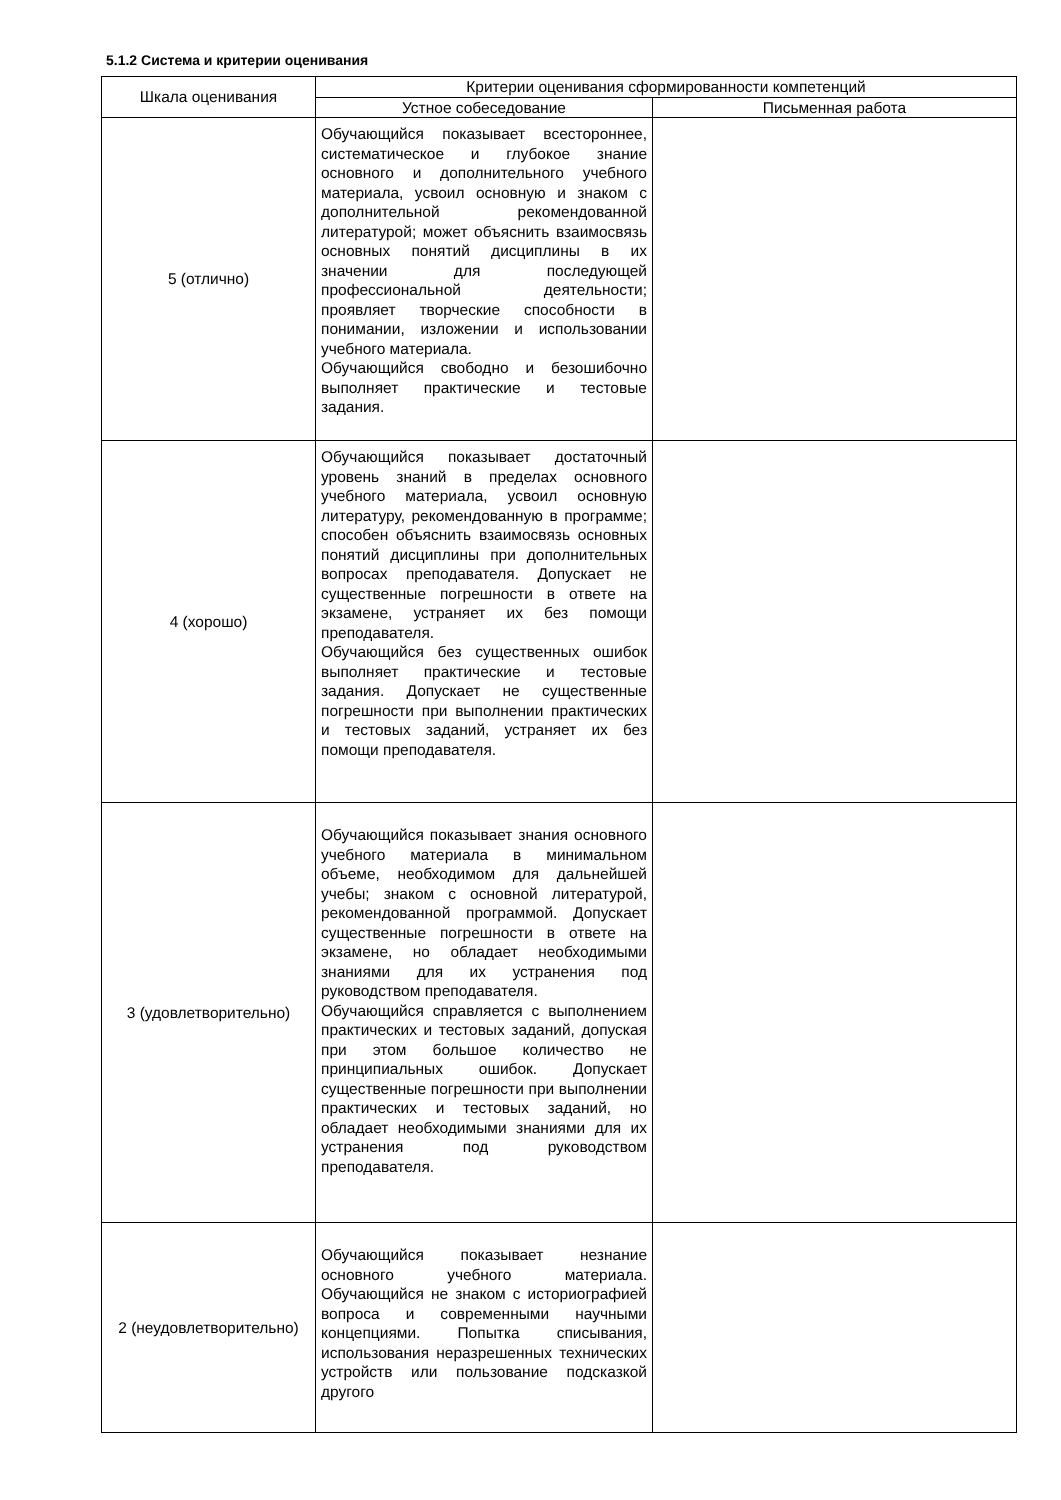5.1.2 Система и критерии оценивания
| Шкала оценивания | Критерии оценивания сформированности компетенций | |
| --- | --- | --- |
| | Устное собеседование | Письменная работа |
| 5 (отлично) | Обучающийся показывает всестороннее, систематическое и глубокое знание основного и дополнительного учебного материала, усвоил основную и знаком с дополнительной рекомендованной литературой; может объяснить взаимосвязь основных понятий дисциплины в их значении для последующей профессиональной деятельности; проявляет творческие способности в понимании, изложении и использовании учебного материала. Обучающийся свободно и безошибочно выполняет практические и тестовые задания. | |
| 4 (хорошо) | Обучающийся показывает достаточный уровень знаний в пределах основного учебного материала, усвоил основную литературу, рекомендованную в программе; способен объяснить взаимосвязь основных понятий дисциплины при дополнительных вопросах преподавателя. Допускает не существенные погрешности в ответе на экзамене, устраняет их без помощи преподавателя. Обучающийся без существенных ошибок выполняет практические и тестовые задания. Допускает не существенные погрешности при выполнении практических и тестовых заданий, устраняет их без помощи преподавателя. | |
| 3 (удовлетворительно) | Обучающийся показывает знания основного учебного материала в минимальном объеме, необходимом для дальнейшей учебы; знаком с основной литературой, рекомендованной программой. Допускает существенные погрешности в ответе на экзамене, но обладает необходимыми знаниями для их устранения под руководством преподавателя. Обучающийся справляется с выполнением практических и тестовых заданий, допуская при этом большое количество не принципиальных ошибок. Допускает существенные погрешности при выполнении практических и тестовых заданий, но обладает необходимыми знаниями для их устранения под руководством преподавателя. | |
| 2 (неудовлетворительно) | Обучающийся показывает незнание основного учебного материала. Обучающийся не знаком с историографией вопроса и современными научными концепциями. Попытка списывания, использования неразрешенных технических устройств или пользование подсказкой другого | |